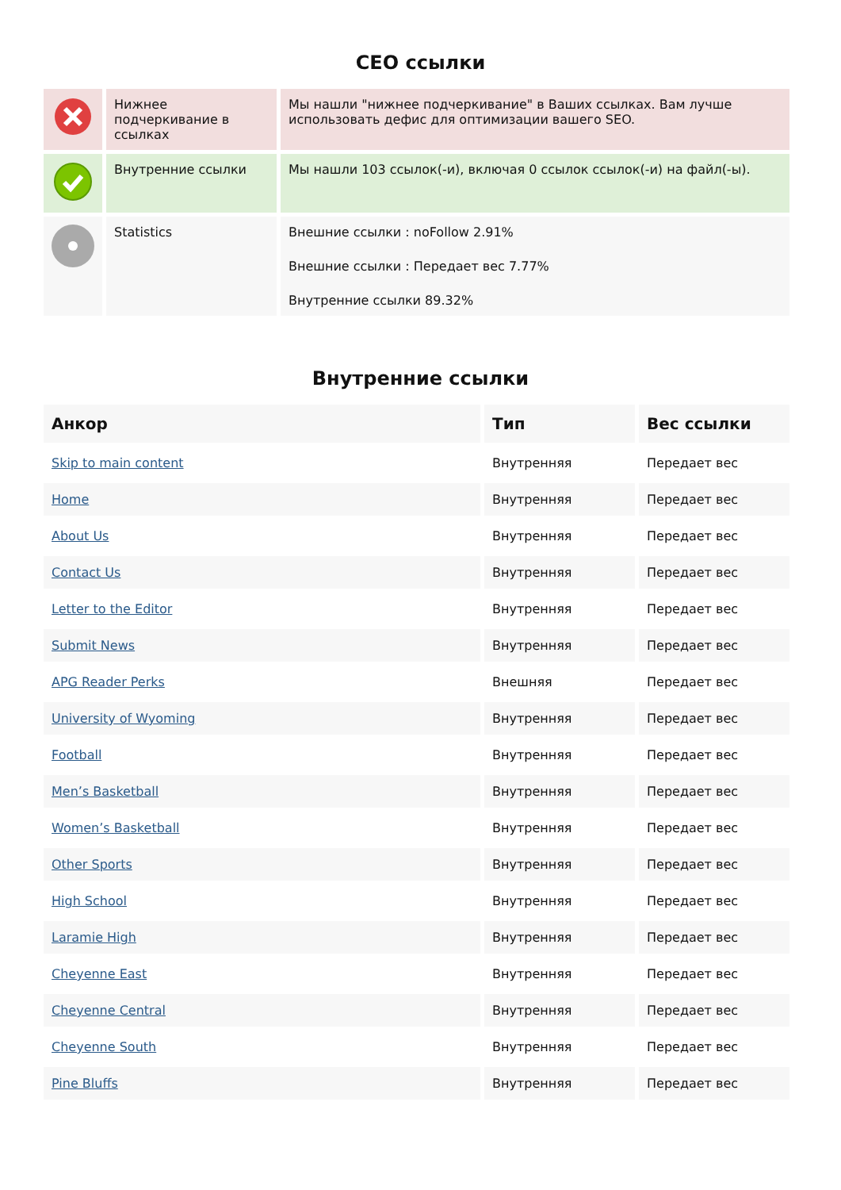СЕО ссылки
| | Нижнее подчеркивание в ссылках | Мы нашли "нижнее подчеркивание" в Ваших ссылках. Вам лучше использовать дефис для оптимизации вашего SEO. |
| | Внутренние ссылки | Мы нашли 103 ссылок(-и), включая 0 ссылок ссылок(-и) на файл(-ы). |
| | Statistics | Внешние ссылки : noFollow 2.91% Внешние ссылки : Передает вес 7.77% Внутренние ссылки 89.32% |
Внутренние ссылки
| Анкор | Тип | Вес ссылки |
| --- | --- | --- |
| Skip to main content | Внутренняя | Передает вес |
| Home | Внутренняя | Передает вес |
| About Us | Внутренняя | Передает вес |
| Contact Us | Внутренняя | Передает вес |
| Letter to the Editor | Внутренняя | Передает вес |
| Submit News | Внутренняя | Передает вес |
| APG Reader Perks | Внешняя | Передает вес |
| University of Wyoming | Внутренняя | Передает вес |
| Football | Внутренняя | Передает вес |
| Men’s Basketball | Внутренняя | Передает вес |
| Women’s Basketball | Внутренняя | Передает вес |
| Other Sports | Внутренняя | Передает вес |
| High School | Внутренняя | Передает вес |
| Laramie High | Внутренняя | Передает вес |
| Cheyenne East | Внутренняя | Передает вес |
| Cheyenne Central | Внутренняя | Передает вес |
| Cheyenne South | Внутренняя | Передает вес |
| Pine Bluffs | Внутренняя | Передает вес |